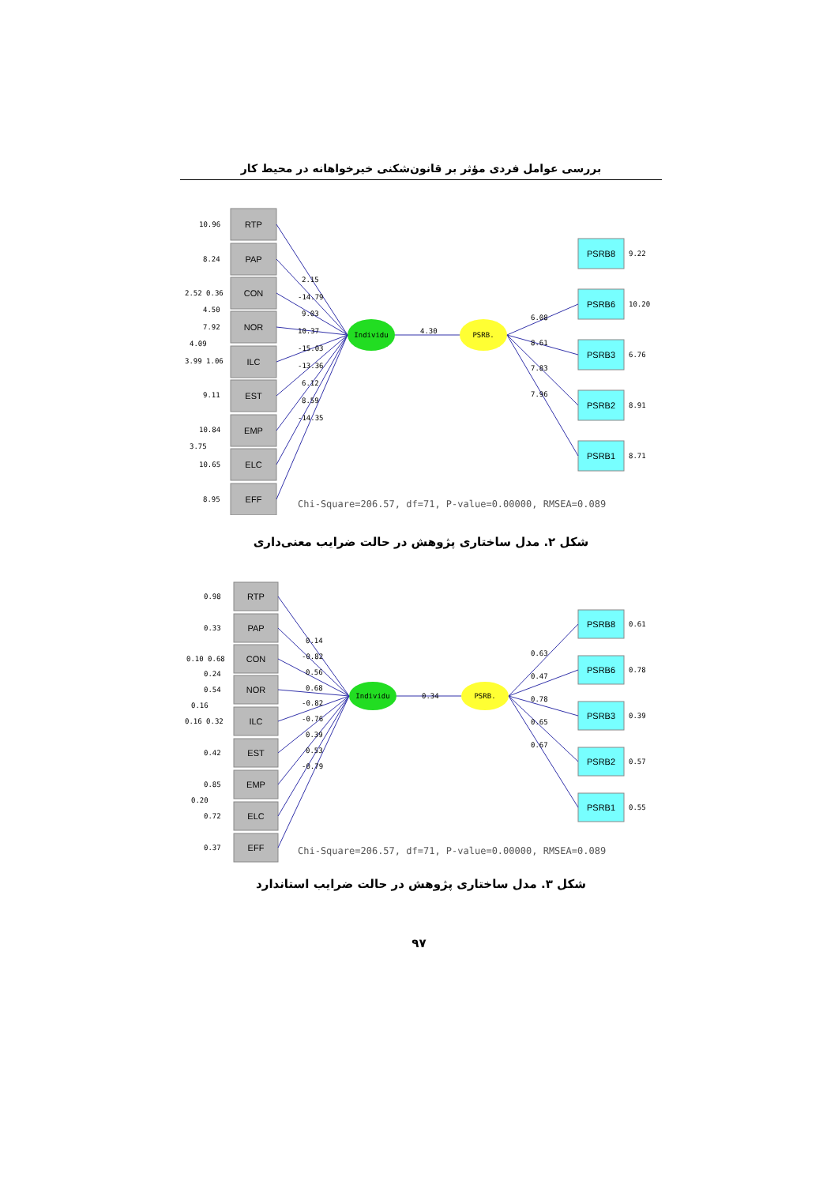بررسی عوامل فردی مؤثر بر قانون‌شکنی خیرخواهانه در محیط کار
RTP
PAP
CON
NOR
ILC
EST
EMP
ELC
EFF
PSRB8
PSRB6
PSRB3
PSRB2
PSRB1
Individu
PSRB.
4.30
2.15
-14.79
9.03
10.37
-15.03
-13.36
6.12
8.59
-14.35
6.08
8.61
7.83
7.96
10.96
8.24
2.52 0.36
4.50
7.92
4.09
3.99 1.06
9.11
10.84
3.75
10.65
8.95
9.22
10.20
6.76
8.91
8.71
Chi-Square=206.57, df=71, P-value=0.00000, RMSEA=0.089
شکل ۲. مدل ساختاری پژوهش در حالت ضرایب معنی‌داری
RTP
PAP
CON
NOR
ILC
EST
EMP
ELC
EFF
PSRB8
PSRB6
PSRB3
PSRB2
PSRB1
Individu
PSRB.
0.34
0.14
-0.82
0.56
0.68
-0.82
-0.76
0.39
0.53
-0.79
0.63
0.47
0.78
0.65
0.67
0.98
0.33
0.10 0.68
0.24
0.54
0.16
0.16 0.32
0.42
0.85
0.20
0.72
0.37
0.61
0.78
0.39
0.57
0.55
Chi-Square=206.57, df=71, P-value=0.00000, RMSEA=0.089
شکل ۳. مدل ساختاری پژوهش در حالت ضرایب استاندارد
۹۷